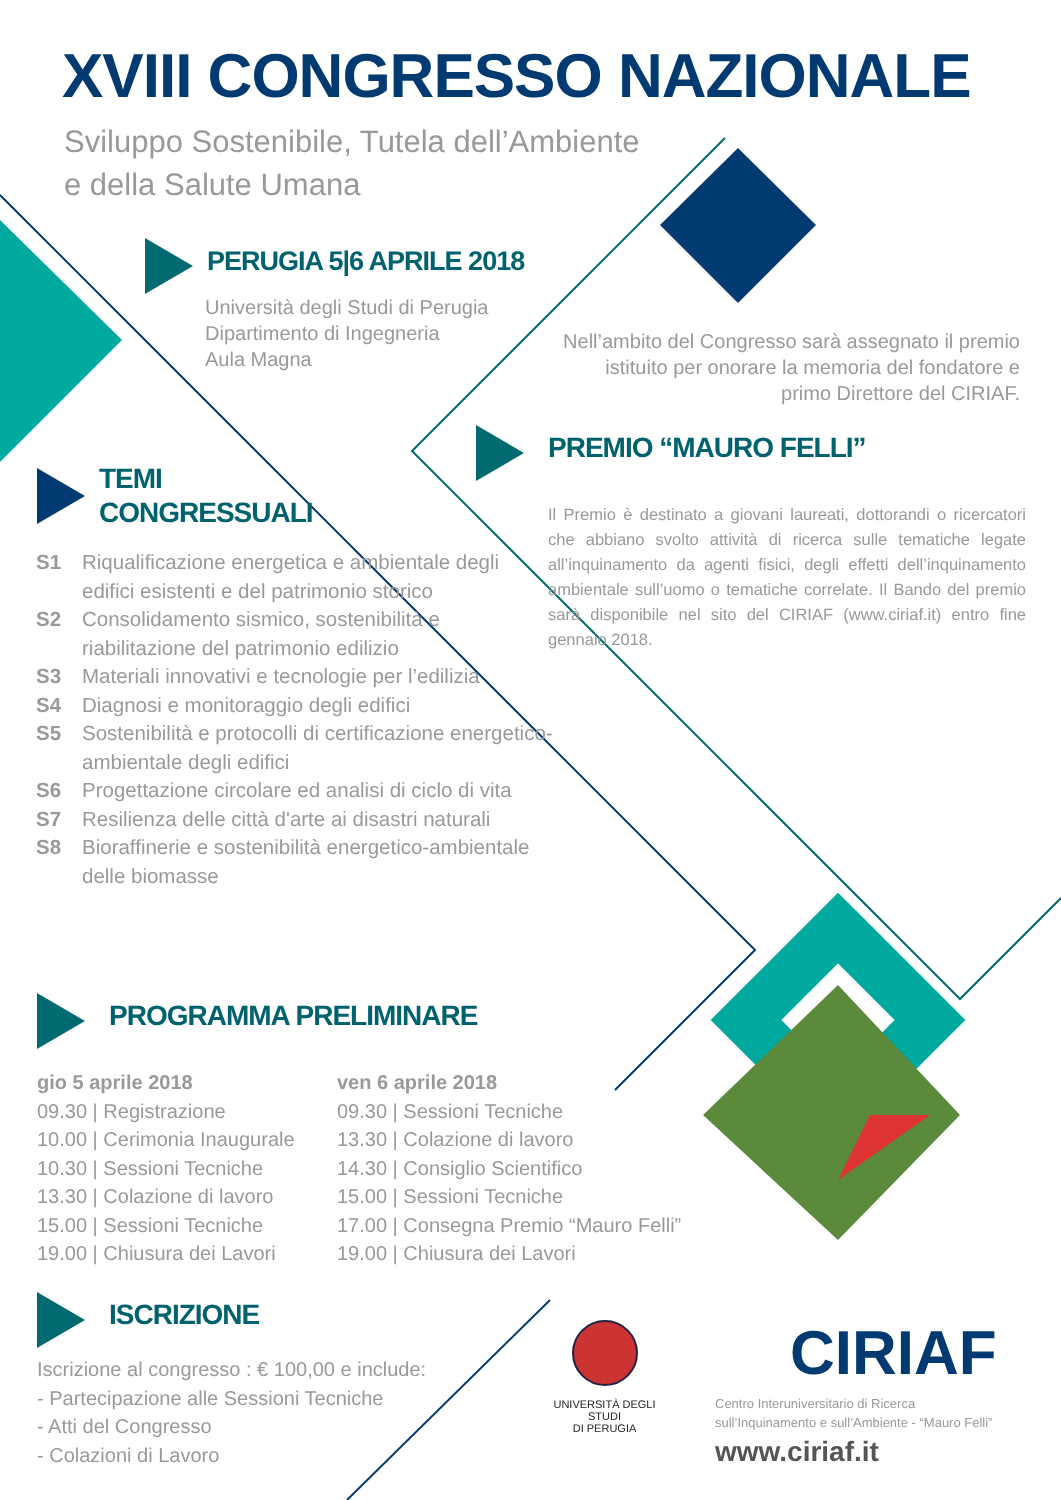XVIII CONGRESSO NAZIONALE
Sviluppo Sostenibile, Tutela dell’Ambiente
e della Salute Umana
PERUGIA 5|6 APRILE 2018
Università degli Studi di Perugia
Dipartimento di Ingegneria
Aula Magna
Nell’ambito del Congresso sarà assegnato il premio istituito per onorare la memoria del fondatore e primo Direttore del CIRIAF.
PREMIO “MAURO FELLI”
Il Premio è destinato a giovani laureati, dottorandi o ricercatori che abbiano svolto attività di ricerca sulle tematiche legate all’inquinamento da agenti fisici, degli effetti dell’inquinamento ambientale sull’uomo o tematiche correlate. Il Bando del premio sarà disponibile nel sito del CIRIAF (www.ciriaf.it) entro fine gennaio 2018.
TEMI
CONGRESSUALI
S1 Riqualificazione energetica e ambientale degli edifici esistenti e del patrimonio storico
S2 Consolidamento sismico, sostenibilità e riabilitazione del patrimonio edilizio
S3 Materiali innovativi e tecnologie per l’edilizia
S4 Diagnosi e monitoraggio degli edifici
S5 Sostenibilità e protocolli di certificazione energetico-ambientale degli edifici
S6 Progettazione circolare ed analisi di ciclo di vita
S7 Resilienza delle città d'arte ai disastri naturali
S8 Bioraffinerie e sostenibilità energetico-ambientale delle biomasse
PROGRAMMA PRELIMINARE
gio 5 aprile 2018
09.30 | Registrazione
10.00 | Cerimonia Inaugurale
10.30 | Sessioni Tecniche
13.30 | Colazione di lavoro
15.00 | Sessioni Tecniche
19.00 | Chiusura dei Lavori
ven 6 aprile 2018
09.30 | Sessioni Tecniche
13.30 | Colazione di lavoro
14.30 | Consiglio Scientifico
15.00 | Sessioni Tecniche
17.00 | Consegna Premio “Mauro Felli”
19.00 | Chiusura dei Lavori
ISCRIZIONE
Iscrizione al congresso : € 100,00 e include:
- Partecipazione alle Sessioni Tecniche
- Atti del Congresso
- Colazioni di Lavoro
UNIVERSITÀ DEGLI STUDI
DI PERUGIA
CIRIAF
Centro Interuniversitario di Ricerca
sull’Inquinamento e sull’Ambiente - “Mauro Felli”
www.ciriaf.it